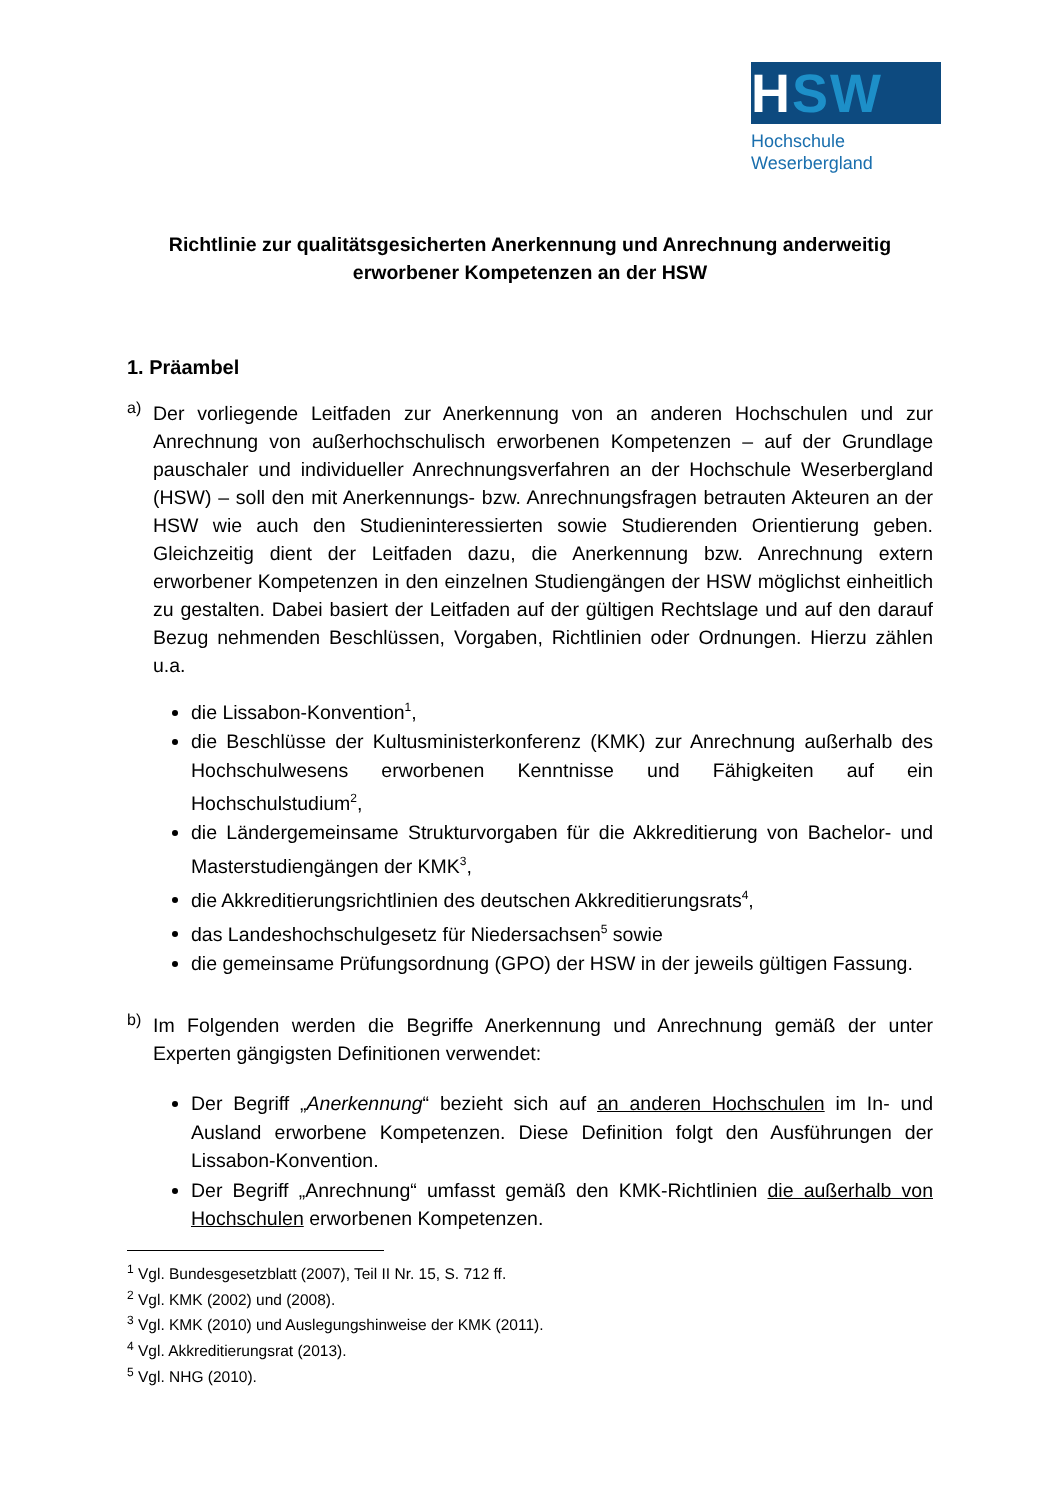HSW
Hochschule
Weserbergland
Richtlinie zur qualitätsgesicherten Anerkennung und Anrechnung anderweitig erworbener Kompetenzen an der HSW
1. Präambel
a)
Der vorliegende Leitfaden zur Anerkennung von an anderen Hochschulen und zur Anrechnung von außerhochschulisch erworbenen Kompetenzen – auf der Grundlage pauschaler und individueller Anrechnungsverfahren an der Hochschule Weserbergland (HSW) – soll den mit Anerkennungs- bzw. Anrechnungsfragen betrauten Akteuren an der HSW wie auch den Studieninteressierten sowie Studierenden Orientierung geben. Gleichzeitig dient der Leitfaden dazu, die Anerkennung bzw. Anrechnung extern erworbener Kompetenzen in den einzelnen Studiengängen der HSW möglichst einheitlich zu gestalten. Dabei basiert der Leitfaden auf der gültigen Rechtslage und auf den darauf Bezug nehmenden Beschlüssen, Vorgaben, Richtlinien oder Ordnungen. Hierzu zählen u.a.
die Lissabon-Konvention<sup>1</sup>,
die Beschlüsse der Kultusministerkonferenz (KMK) zur Anrechnung außerhalb des Hochschulwesens erworbenen Kenntnisse und Fähigkeiten auf ein Hochschulstudium<sup>2</sup>,
die Ländergemeinsame Strukturvorgaben für die Akkreditierung von Bachelor- und Masterstudiengängen der KMK<sup>3</sup>,
die Akkreditierungsrichtlinien des deutschen Akkreditierungsrats<sup>4</sup>,
das Landeshochschulgesetz für Niedersachsen<sup>5</sup> sowie
die gemeinsame Prüfungsordnung (GPO) der HSW in der jeweils gültigen Fassung.
b)
Im Folgenden werden die Begriffe Anerkennung und Anrechnung gemäß der unter Experten gängigsten Definitionen verwendet:
Der Begriff „Anerkennung“ bezieht sich auf an anderen Hochschulen im In- und Ausland erworbene Kompetenzen. Diese Definition folgt den Ausführungen der Lissabon-Konvention.
Der Begriff „Anrechnung“ umfasst gemäß den KMK-Richtlinien die außerhalb von Hochschulen erworbenen Kompetenzen.
<sup>1</sup> Vgl. Bundesgesetzblatt (2007), Teil II Nr. 15, S. 712 ff.
<sup>2</sup> Vgl. KMK (2002) und (2008).
<sup>3</sup> Vgl. KMK (2010) und Auslegungshinweise der KMK (2011).
<sup>4</sup> Vgl. Akkreditierungsrat (2013).
<sup>5</sup> Vgl. NHG (2010).